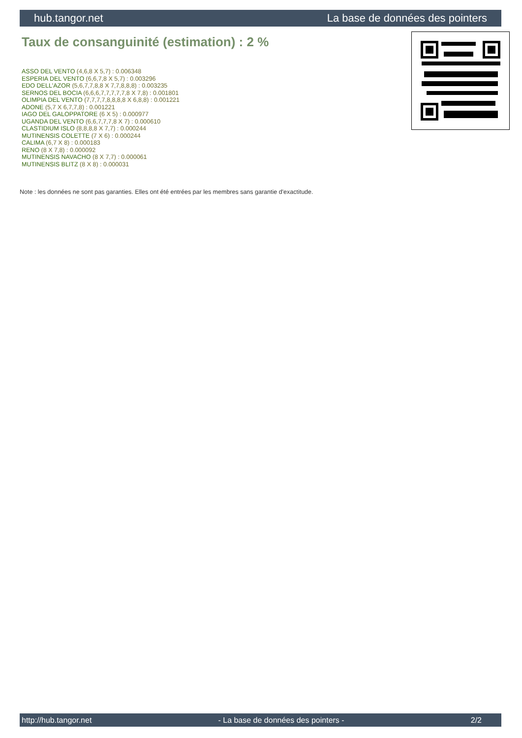hub.tangor.net La base de données des pointers
Taux de consanguinité (estimation) : 2 %
ASSO DEL VENTO (4,6,8 X 5,7) : 0.006348
ESPERIA DEL VENTO (6,6,7,8 X 5,7) : 0.003296
EDO DELL'AZOR (5,6,7,7,8,8 X 7,7,8,8,8) : 0.003235
SERNOS DEL BOCIA (6,6,6,7,7,7,7,7,8 X 7,8) : 0.001801
OLIMPIA DEL VENTO (7,7,7,7,8,8,8,8 X 6,8,8) : 0.001221
ADONE (5,7 X 6,7,7,8) : 0.001221
IAGO DEL GALOPPATORE (6 X 5) : 0.000977
UGANDA DEL VENTO (6,6,7,7,7,8 X 7) : 0.000610
CLASTIDIUM ISLO (8,8,8,8 X 7,7) : 0.000244
MUTINENSIS COLETTE (7 X 6) : 0.000244
CALIMA (6,7 X 8) : 0.000183
RENO (8 X 7,8) : 0.000092
MUTINENSIS NAVACHO (8 X 7,7) : 0.000061
MUTINENSIS BLITZ (8 X 8) : 0.000031
Note : les données ne sont pas garanties. Elles ont été entrées par les membres sans garantie d'exactitude.
http://hub.tangor.net - La base de données des pointers - 2/2